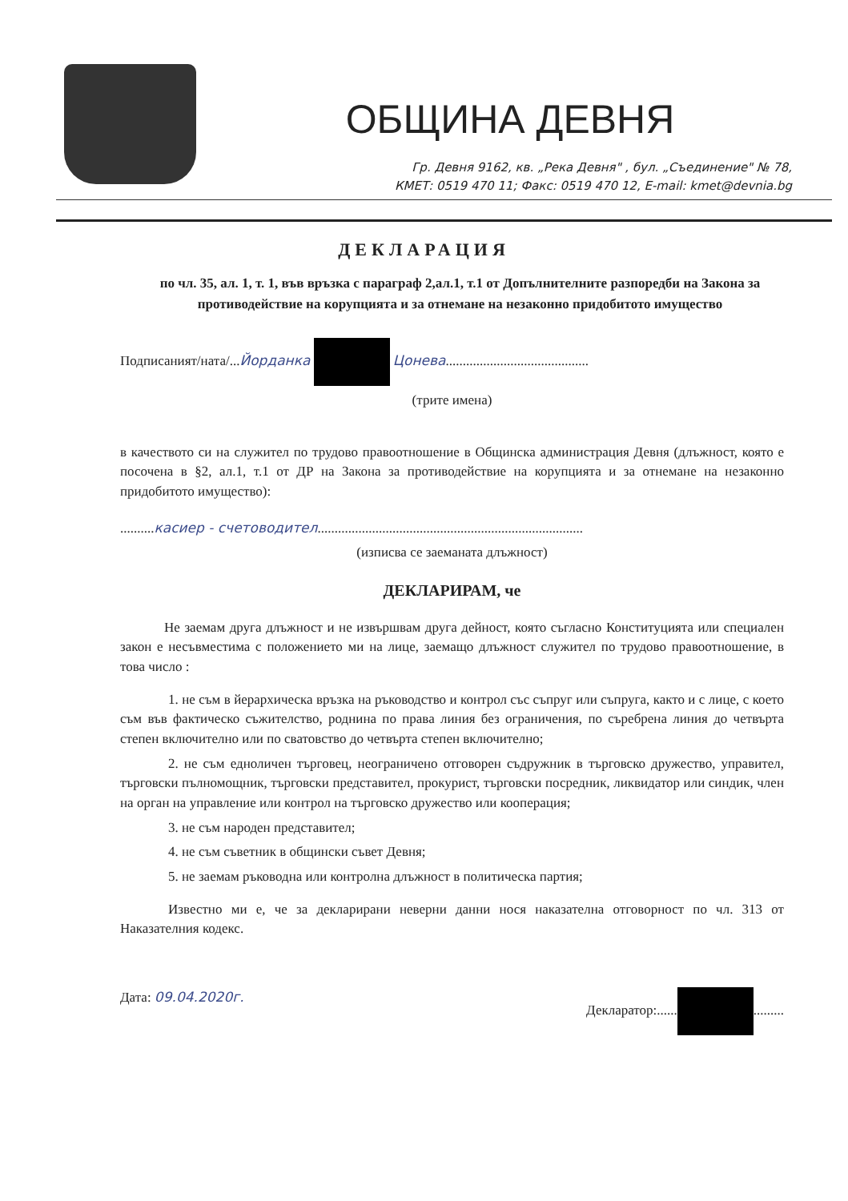ОБЩИНА ДЕВНЯ
Гр. Девня 9162, кв. „Река Девня" , бул. „Съединение" № 78,
КМЕТ: 0519 470 11; Факс: 0519 470 12, E-mail: kmet@devnia.bg
ДЕКЛАРАЦИЯ
по чл. 35, ал. 1, т. 1, във връзка с параграф 2,ал.1, т.1 от Допълнителните разпоредби на Закона за противодействие на корупцията и за отнемане на незаконно придобитото имущество
Подписаният/ната/...Йорданка Цонева..........................................
(трите имена)
в качеството си на служител по трудово правоотношение в Общинска администрация Девня (длъжност, която е посочена в §2, ал.1, т.1 от ДР на Закона за противодействие на корупцията и за отнемане на незаконно придобитото имущество):
..........касиер - счетоводител..............................................................................
(изписва се заеманата длъжност)
ДЕКЛАРИРАМ, че
Не заемам друга длъжност и не извършвам друга дейност, която съгласно Конституцията или специален закон е несъвместима с положението ми на лице, заемащо длъжност служител по трудово правоотношение, в това число :
1. не съм в йерархическа връзка на ръководство и контрол със съпруг или съпруга, както и с лице, с което съм във фактическо съжителство, роднина по права линия без ограничения, по съребрена линия до четвърта степен включително или по сватовство до четвърта степен включително;
2. не съм едноличен търговец, неограничено отговорен съдружник в търговско дружество, управител, търговски пълномощник, търговски представител, прокурист, търговски посредник, ликвидатор или синдик, член на орган на управление или контрол на търговско дружество или кооперация;
3. не съм народен представител;
4. не съм съветник в общински съвет Девня;
5. не заемам ръководна или контролна длъжност в политическа партия;
Известно ми е, че за декларирани неверни данни нося наказателна отговорност по чл. 313 от Наказателния кодекс.
Дата: 09.04.2020г. Декларатор:...... .........